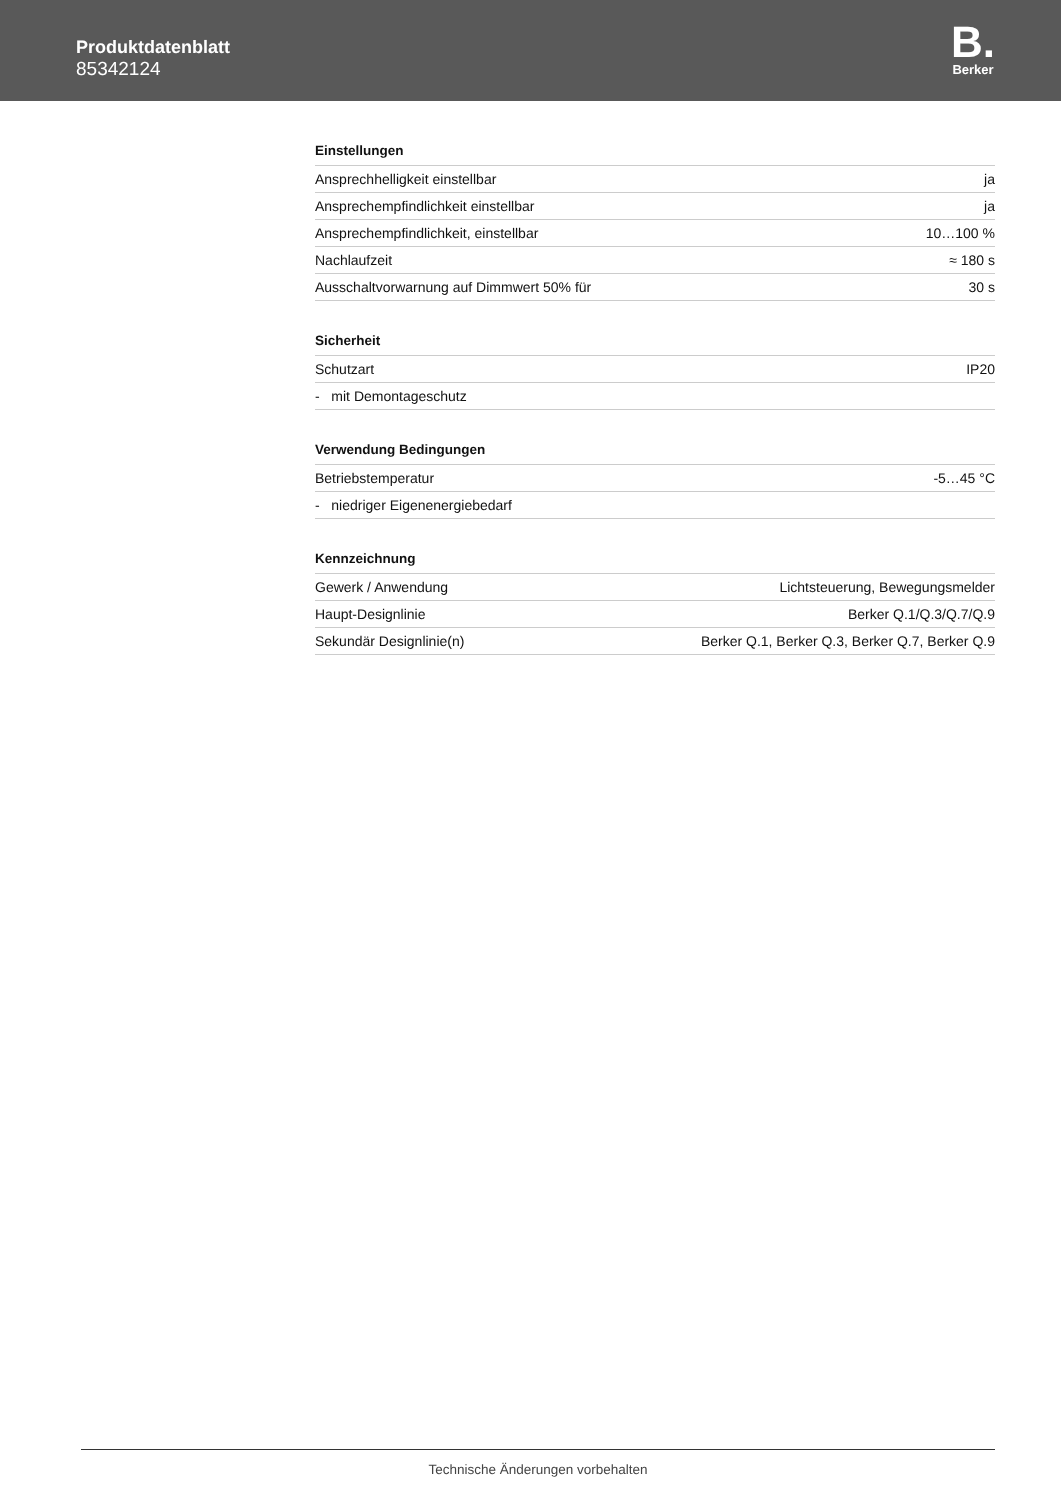Produktdatenblatt
85342124
B.
Berker
Einstellungen
| Ansprechhelligkeit einstellbar | ja |
| Ansprechempfindlichkeit einstellbar | ja |
| Ansprechempfindlichkeit, einstellbar | 10…100 % |
| Nachlaufzeit | ≈ 180 s |
| Ausschaltvorwarnung auf Dimmwert 50% für | 30 s |
Sicherheit
| Schutzart | IP20 |
| - mit Demontageschutz | |
Verwendung Bedingungen
| Betriebstemperatur | -5…45 °C |
| - niedriger Eigenenergiebedarf | |
Kennzeichnung
| Gewerk / Anwendung | Lichtsteuerung, Bewegungsmelder |
| Haupt-Designlinie | Berker Q.1/Q.3/Q.7/Q.9 |
| Sekundär Designlinie(n) | Berker Q.1, Berker Q.3, Berker Q.7, Berker Q.9 |
Technische Änderungen vorbehalten